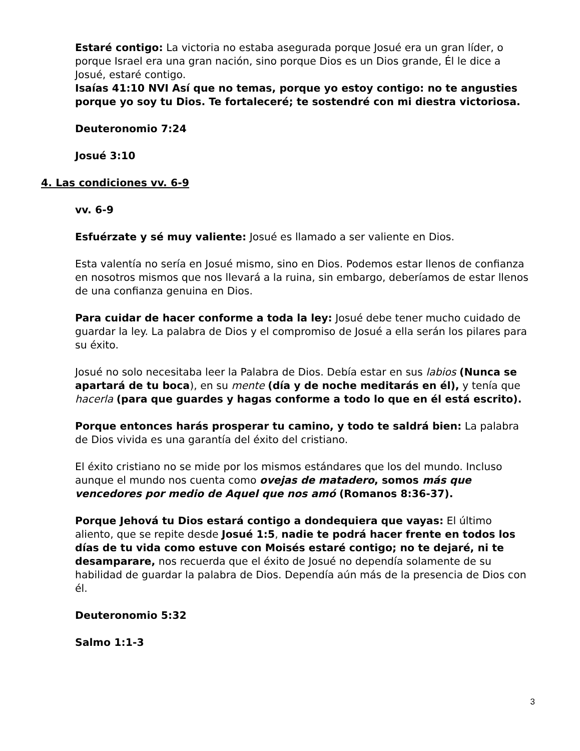Estaré contigo: La victoria no estaba asegurada porque Josué era un gran líder, o porque Israel era una gran nación, sino porque Dios es un Dios grande, Él le dice a Josué, estaré contigo.
Isaías 41:10 NVI Así que no temas, porque yo estoy contigo: no te angusties porque yo soy tu Dios. Te fortaleceré; te sostendré con mi diestra victoriosa.
Deuteronomio 7:24
Josué 3:10
4. Las condiciones vv. 6-9
vv. 6-9
Esfuérzate y sé muy valiente: Josué es llamado a ser valiente en Dios.
Esta valentía no sería en Josué mismo, sino en Dios. Podemos estar llenos de confianza en nosotros mismos que nos llevará a la ruina, sin embargo, deberíamos de estar llenos de una confianza genuina en Dios.
Para cuidar de hacer conforme a toda la ley: Josué debe tener mucho cuidado de guardar la ley. La palabra de Dios y el compromiso de Josué a ella serán los pilares para su éxito.
Josué no solo necesitaba leer la Palabra de Dios. Debía estar en sus labios (Nunca se apartará de tu boca), en su mente (día y de noche meditarás en él), y tenía que hacerla (para que guardes y hagas conforme a todo lo que en él está escrito).
Porque entonces harás prosperar tu camino, y todo te saldrá bien: La palabra de Dios vivida es una garantía del éxito del cristiano.
El éxito cristiano no se mide por los mismos estándares que los del mundo. Incluso aunque el mundo nos cuenta como ovejas de matadero, somos más que vencedores por medio de Aquel que nos amó (Romanos 8:36-37).
Porque Jehová tu Dios estará contigo a dondequiera que vayas: El último aliento, que se repite desde Josué 1:5, nadie te podrá hacer frente en todos los días de tu vida como estuve con Moisés estaré contigo; no te dejaré, ni te desamparare, nos recuerda que el éxito de Josué no dependía solamente de su habilidad de guardar la palabra de Dios. Dependía aún más de la presencia de Dios con él.
Deuteronomio 5:32
Salmo 1:1-3
3